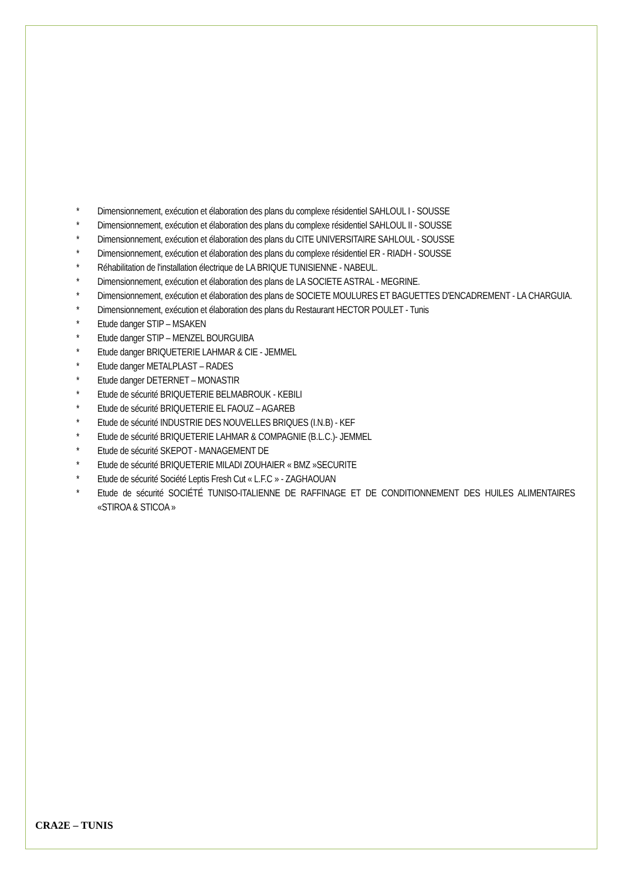* Dimensionnement, exécution et élaboration des plans du complexe résidentiel SAHLOUL I - SOUSSE
* Dimensionnement, exécution et élaboration des plans du complexe résidentiel SAHLOUL II - SOUSSE
* Dimensionnement, exécution et élaboration des plans du CITE UNIVERSITAIRE SAHLOUL - SOUSSE
* Dimensionnement, exécution et élaboration des plans du complexe résidentiel ER - RIADH - SOUSSE
* Réhabilitation de l'installation électrique de LA BRIQUE TUNISIENNE - NABEUL.
* Dimensionnement, exécution et élaboration des plans de LA SOCIETE ASTRAL - MEGRINE.
* Dimensionnement, exécution et élaboration des plans de SOCIETE MOULURES ET BAGUETTES D'ENCADREMENT - LA CHARGUIA.
* Dimensionnement, exécution et élaboration des plans du Restaurant HECTOR POULET - Tunis
* Etude danger STIP – MSAKEN
* Etude danger STIP – MENZEL BOURGUIBA
* Etude danger BRIQUETERIE LAHMAR & CIE - JEMMEL
* Etude danger METALPLAST – RADES
* Etude danger DETERNET – MONASTIR
* Etude de sécurité BRIQUETERIE BELMABROUK - KEBILI
* Etude de sécurité BRIQUETERIE EL FAOUZ – AGAREB
* Etude de sécurité INDUSTRIE DES NOUVELLES BRIQUES (I.N.B) - KEF
* Etude de sécurité BRIQUETERIE LAHMAR & COMPAGNIE (B.L.C.)- JEMMEL
* Etude de sécurité SKEPOT - MANAGEMENT DE
* Etude de sécurité BRIQUETERIE MILADI ZOUHAIER « BMZ »SECURITE
* Etude de sécurité Société Leptis Fresh Cut « L.F.C » - ZAGHAOUAN
* Etude de sécurité SOCIÉTÉ TUNISO-ITALIENNE DE RAFFINAGE ET DE CONDITIONNEMENT DES HUILES ALIMENTAIRES «STIROA & STICOA »
CRA2E – TUNIS